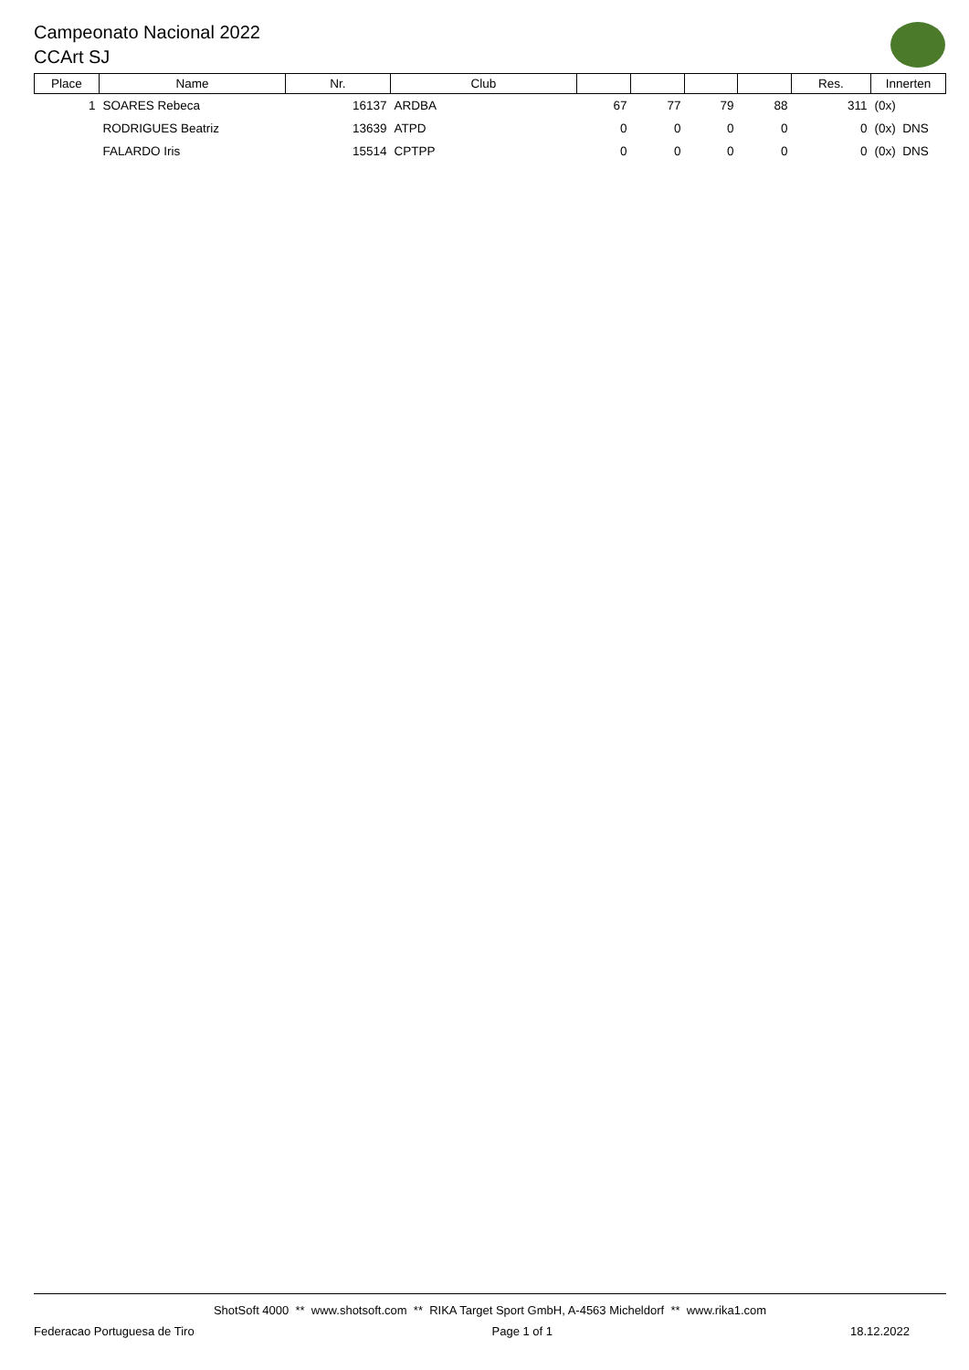Campeonato Nacional 2022
CCArt SJ
| Place | Name | Nr. | Club | | | | | Res. | Innerten |
| --- | --- | --- | --- | --- | --- | --- | --- | --- | --- |
| 1 | SOARES Rebeca | 16137 | ARDBA | 67 | 77 | 79 | 88 | 311 | (0x) |
| | RODRIGUES Beatriz | 13639 | ATPD | 0 | 0 | 0 | 0 | 0 | (0x) DNS |
| | FALARDO Iris | 15514 | CPTPP | 0 | 0 | 0 | 0 | 0 | (0x) DNS |
ShotSoft 4000 ** www.shotsoft.com ** RIKA Target Sport GmbH, A-4563 Micheldorf ** www.rika1.com
Federacao Portuguesa de Tiro Page 1 of 1 18.12.2022